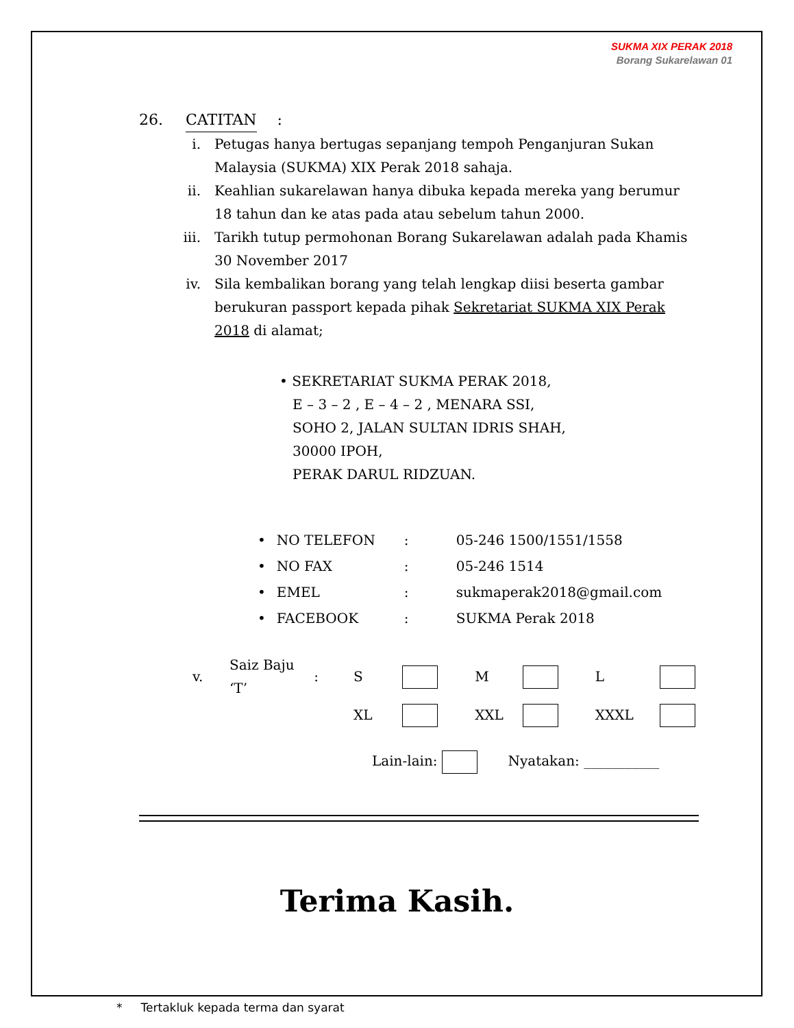SUKMA XIX PERAK 2018
Borang Sukarelawan 01
26. CATITAN:
i. Petugas hanya bertugas sepanjang tempoh Penganjuran Sukan Malaysia (SUKMA) XIX Perak 2018 sahaja.
ii. Keahlian sukarelawan hanya dibuka kepada mereka yang berumur 18 tahun dan ke atas pada atau sebelum tahun 2000.
iii. Tarikh tutup permohonan Borang Sukarelawan adalah pada Khamis 30 November 2017
iv. Sila kembalikan borang yang telah lengkap diisi beserta gambar berukuran passport kepada pihak Sekretariat SUKMA XIX Perak 2018 di alamat;
• SEKRETARIAT SUKMA PERAK 2018,
E – 3 – 2 , E – 4 – 2 , MENARA SSI,
SOHO 2, JALAN SULTAN IDRIS SHAH,
30000 IPOH,
PERAK DARUL RIDZUAN.
| • | NO TELEFON | : | 05-246 1500/1551/1558 |
| • | NO FAX | : | 05-246 1514 |
| • | EMEL | : | sukmaperak2018@gmail.com |
| • | FACEBOOK | : | SUKMA Perak 2018 |
| v. | Saiz Baju ‘T’ | : | S | | M | | L | |
| | | | XL | | XXL | | XXXL | |
Lain-lain: Nyatakan: ___________
Terima Kasih.
* Tertakluk kepada terma dan syarat